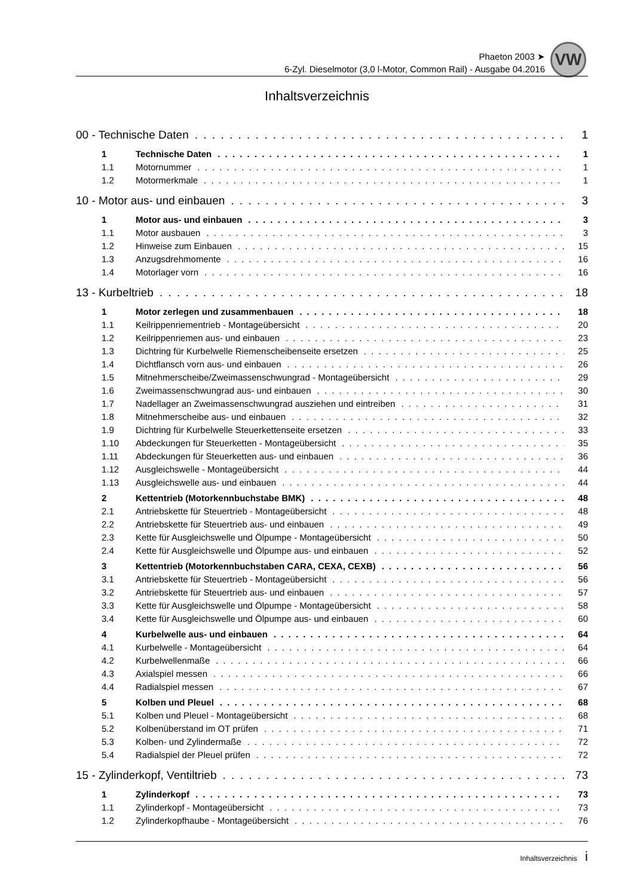Phaeton 2003 ➤
6-Zyl. Dieselmotor (3,0 l-Motor, Common Rail) - Ausgabe 04.2016
VW
Inhaltsverzeichnis
00 - Technische Daten 1
1 Technische Daten 1
1.1 Motornummer 1
1.2 Motormerkmale 1
10 - Motor aus- und einbauen 3
1 Motor aus- und einbauen 3
1.1 Motor ausbauen 3
1.2 Hinweise zum Einbauen 15
1.3 Anzugsdrehmomente 16
1.4 Motorlager vorn 16
13 - Kurbeltrieb 18
1 Motor zerlegen und zusammenbauen 18
1.1 Keilrippenriementrieb - Montageübersicht 20
1.2 Keilrippenriemen aus- und einbauen 23
1.3 Dichtring für Kurbelwelle Riemenscheibenseite ersetzen 25
1.4 Dichtflansch vorn aus- und einbauen 26
1.5 Mitnehmerscheibe/Zweimassenschwungrad - Montageübersicht 29
1.6 Zweimassenschwungrad aus- und einbauen 30
1.7 Nadellager an Zweimassenschwungrad ausziehen und eintreiben 31
1.8 Mitnehmerscheibe aus- und einbauen 32
1.9 Dichtring für Kurbelwelle Steuerkettenseite ersetzen 33
1.10 Abdeckungen für Steuerketten - Montageübersicht 35
1.11 Abdeckungen für Steuerketten aus- und einbauen 36
1.12 Ausgleichswelle - Montageübersicht 44
1.13 Ausgleichswelle aus- und einbauen 44
2 Kettentrieb (Motorkennbuchstabe BMK) 48
2.1 Antriebskette für Steuertrieb - Montageübersicht 48
2.2 Antriebskette für Steuertrieb aus- und einbauen 49
2.3 Kette für Ausgleichswelle und Ölpumpe - Montageübersicht 50
2.4 Kette für Ausgleichswelle und Ölpumpe aus- und einbauen 52
3 Kettentrieb (Motorkennbuchstaben CARA, CEXA, CEXB) 56
3.1 Antriebskette für Steuertrieb - Montageübersicht 56
3.2 Antriebskette für Steuertrieb aus- und einbauen 57
3.3 Kette für Ausgleichswelle und Ölpumpe - Montageübersicht 58
3.4 Kette für Ausgleichswelle und Ölpumpe aus- und einbauen 60
4 Kurbelwelle aus- und einbauen 64
4.1 Kurbelwelle - Montageübersicht 64
4.2 Kurbelwellenmaße 66
4.3 Axialspiel messen 66
4.4 Radialspiel messen 67
5 Kolben und Pleuel 68
5.1 Kolben und Pleuel - Montageübersicht 68
5.2 Kolbenüberstand im OT prüfen 71
5.3 Kolben- und Zylindermaße 72
5.4 Radialspiel der Pleuel prüfen 72
15 - Zylinderkopf, Ventiltrieb 73
1 Zylinderkopf 73
1.1 Zylinderkopf - Montageübersicht 73
1.2 Zylinderkopfhaube - Montageübersicht 76
Inhaltsverzeichnis i